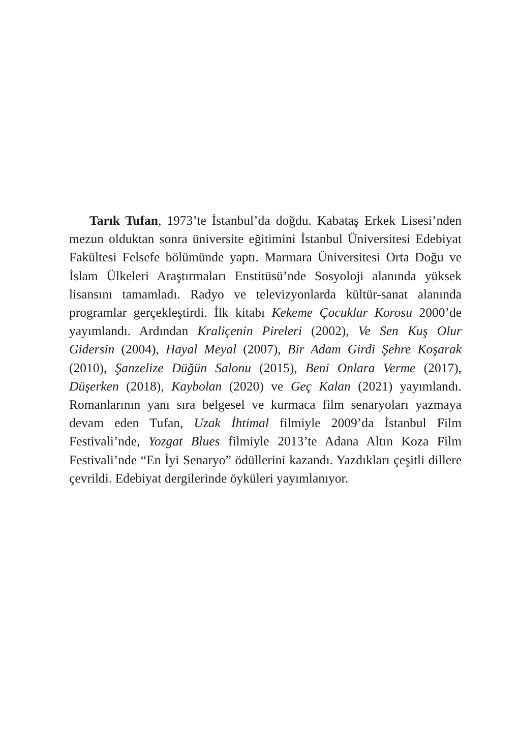Tarık Tufan, 1973’te İstanbul’da doğdu. Kabataş Erkek Lise­si’nden mezun olduktan sonra üniversite eğitimini İstanbul Üniversitesi Edebiyat Fakültesi Felsefe bölümünde yaptı. Mar­mara Üniversitesi Orta Doğu ve İslam Ülkeleri Araştırmaları Enstitüsü’nde Sosyoloji alanında yüksek lisansını tamamladı. Radyo ve televizyonlarda kültür-sanat alanında programlar ger­çekleştirdi. İlk kitabı Kekeme Çocuklar Korosu 2000’de yayımlan­dı. Ardından Kraliçenin Pireleri (2002), Ve Sen Kuş Olur Gidersin (2004), Hayal Meyal (2007), Bir Adam Girdi Şehre Koşarak (2010), Şanzelize Düğün Salonu (2015), Beni Onlara Verme (2017), Düşerken (2018), Kaybolan (2020) ve Geç Kalan (2021) yayımlandı. Roman­larının yanı sıra belgesel ve kurmaca film senaryoları yazmaya devam eden Tufan, Uzak İhtimal filmiyle 2009’da İstanbul Film Festivali’nde, Yozgat Blues filmiyle 2013’te Adana Altın Koza Film Festivali’nde “En İyi Senaryo” ödüllerini kazandı. Yazdıkları çe­şitli dillere çevrildi. Edebiyat dergilerinde öyküleri yayımlanıyor.